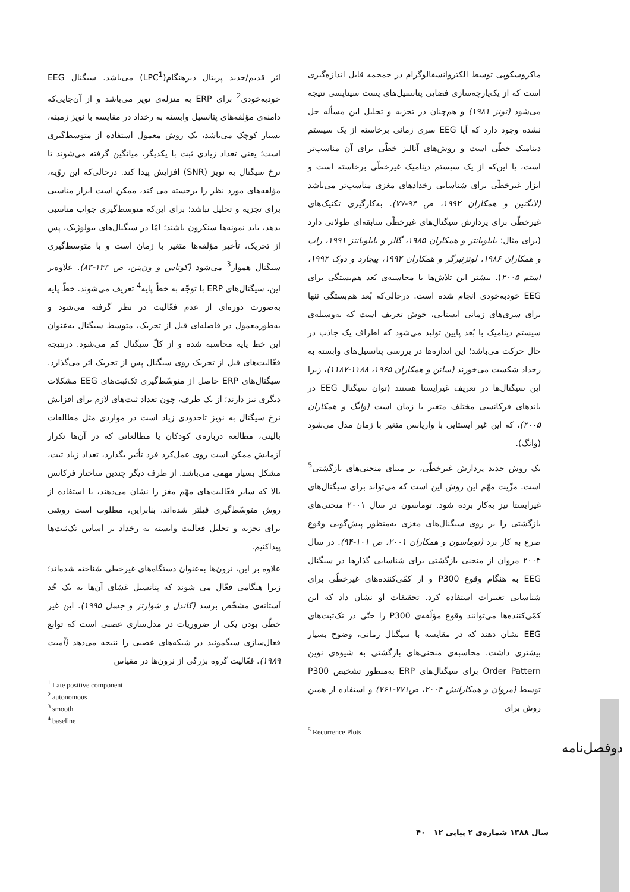اثر قدیم/جدید پریتال دیرهنگام(LPC<sup>1</sup>) می‌باشد. سیگنال EEG خودبه‌خودی<sup>2</sup> برای ERP به منزله‌ی نویز می‌باشد و از آن‌جایی‌که دامنه‌ی مؤلفه‌های پتانسیل وابسته به رخداد در مقایسه با نویز زمینه، بسیار کوچک می‌باشد، یک روش معمول استفاده از متوسط‌گیری است؛ یعنی تعداد زیادی ثبت با یکدیگر، میانگین گرفته می‌شوند تا نرخ سیگنال به نویز (SNR) افزایش پیدا کند. درحالی‌که این روّیه، مؤلفه‌های مورد نظر را برجسته می کند، ممکن است ابزار مناسبی برای تجزیه و تحلیل نباشد؛ برای این‌که متوسط‌گیری جواب مناسبی بدهد، باید نمونه‌ها سنکرون باشند؛ امّا در سیگنال‌های بیولوژیک، پس از تحریک، تأخیر مؤلفه‌ها متغیر با زمان است و با متوسط‌گیری سیگنال هموار<sup>3</sup> می‌شود (کوتاس و ون‌پتن، ص ۱۴۳-۸۳). علاوه‌بر این، سیگنال‌های ERP با توجّه به خطّ پایه<sup>4</sup> تعریف می‌شوند. خطّ پایه به‌صورت دوره‌ای از عدم فعّالیت در نظر گرفته می‌شود و به‌طورمعمول در فاصله‌ای قبل از تحریک، متوسط سیگنال به‌عنوان این خط پایه محاسبه شده و از کلّ سیگنال کم می‌شود. درنتیجه فعّالیت‌های قبل از تحریک روی سیگنال پس از تحریک اثر می‌گذارد. سیگنال‌های ERP حاصل از متوسّط‌گیری تک‌ثبت‌های EEG مشکلات دیگری نیز دارند؛ از یک طرف، چون تعداد ثبت‌های لازم برای افزایش نرخ سیگنال به نویز تاحدودی زیاد است در مواردی مثل مطالعات بالینی، مطالعه درباره‌ی کودکان یا مطالعاتی که در آن‌ها تکرار آزمایش ممکن است روی عمل‌کرد فرد تأثیر بگذارد، تعداد زیاد ثبت، مشکل بسیار مهمی می‌باشد. از طرف دیگر چندین ساختار فرکانس بالا که سایر فعّالیت‌های مهّم مغز را نشان می‌دهند، با استفاده از روش متوسّط‌گیری فیلتر شده‌اند. بنابراین، مطلوب است روشی برای تجزیه و تحلیل فعالیت وابسته به رخداد بر اساس تک‌ثبت‌ها پیداکنیم.
علاوه بر این، نرون‌ها به‌عنوان دستگاه‌های غیرخطی شناخته شده‌اند؛ زیرا هنگامی فعّال می شوند که پتانسیل غشای آن‌ها به یک حّد آستانه‌ی مشخّص برسد (کاندل و شوارتز و جسل ۱۹۹۵). این غیر خطّی بودن یکی از ضروریات در مدل‌سازی عصبی است که توابع فعال‌سازی سیگموئید در شبکه‌های عصبی را نتیجه می‌دهد (آمیت ۱۹۸۹). فعّالیت گروه بزرگی از نرون‌ها در مقیاس
<sup>1</sup> Late positive component
<sup>2</sup> autonomous
<sup>3</sup> smooth
<sup>4</sup> baseline
ماکروسکوپی توسط الکتروانسفالوگرام در جمجمه قابل اندازه‌گیری است که از یک‌پارچه‌سازی فضایی پتانسیل‌های پست سیناپسی نتیجه می‌شود (نونز ۱۹۸۱) و هم‌چنان در تجزیه و تحلیل این مسأله حل نشده وجود دارد که آیا EEG سری زمانی برخاسته از یک سیستم دینامیک خطّی است و روش‌های آنالیز خطّی برای آن مناسب‌تر است، یا این‌که از یک سیستم دینامیک غیرخطّی برخاسته است و ابزار غیرخطّی برای شناسایی رخدادهای مغزی مناسب‌تر می‌باشد (لانگتین و همکاران ۱۹۹۲، ص ۹۴-۷۷). به‌کارگیری تکنیک‌های غیرخطّی برای پردازش سیگنال‌های غیرخطّی سابقه‌ای طولانی دارد (برای مثال: بابلویانتز و همکاران ۱۹۸۵، گالز و بابلویانتز ۱۹۹۱، راپ و همکاران ۱۹۸۶، لوتزنبرگر و همکاران ۱۹۹۲، پیچارد و دوک ۱۹۹۲، استم ۲۰۰۵). بیشتر این تلاش‌ها با محاسبه‌ی بُعد هم‌بستگی برای EEG خودبه‌خودی انجام شده است. درحالی‌که بُعد هم‌بستگی تنها برای سری‌های زمانی ایستایی، خوش تعریف است که به‌وسیله‌ی سیستم دینامیک با بُعد پایین تولید می‌شود که اطراف یک جاذب در حال حرکت می‌باشد؛ این اندازه‌ها در بررسی پتانسیل‌های وابسته به رخداد شکست می‌خورند (ساتن و همکاران ۱۹۶۵، ۱۱۸۸-۱۱۸۷)، زیرا این سیگنال‌ها در تعریف غیرایستا هستند (توان سیگنال EEG در باندهای فرکانسی مختلف متغیر با زمان است (وانگ و همکاران ۲۰۰۵)، که این غیر ایستایی با واریانس متغیر با زمان مدل می‌شود (وانگ).
یک روش جدید پردازش غیرخطّی، بر مبنای منحنی‌های بازگشتی<sup>5</sup> است. مزّیت مهّم این روش این است که می‌تواند برای سیگنال‌های غیرایستا نیز به‌کار برده شود. توماسون در سال ۲۰۰۱ منحنی‌های بازگشتی را بر روی سیگنال‌های مغزی به‌منظور پیش‌گویی وقوع صرع به کار برد (توماسون و همکاران ۲۰۰۱، ص ۱۰۱-۹۴). در سال ۲۰۰۴ مروان از منحنی بازگشتی برای شناسایی گذارها در سیگنال EEG به هنگام وقوع P300 و از کمّی‌کننده‌های غیرخطّی برای شناسایی تغییرات استفاده کرد. تحقیقات او نشان داد که این کمّی‌کننده‌ها می‌توانند وقوع مؤلّفه‌ی P300 را حتّی در تک‌ثبت‌های EEG نشان دهند که در مقایسه با سیگنال زمانی، وضوح بسیار بیشتری داشت. محاسبه‌ی منحنی‌های بازگشتی به شیوه‌ی نوین Order Pattern برای سیگنال‌های ERP به‌منظور تشخیص P300 توسط (مروان و همکارانش ۲۰۰۴، ص۷۷۱-۷۶۱) و استفاده از همین روش برای
<sup>5</sup> Recurrence Plots
دوفصل‌نامه
سال ۱۳۸۸ شماره‌ی ۲ پیاپی ۱۲ ۴۰